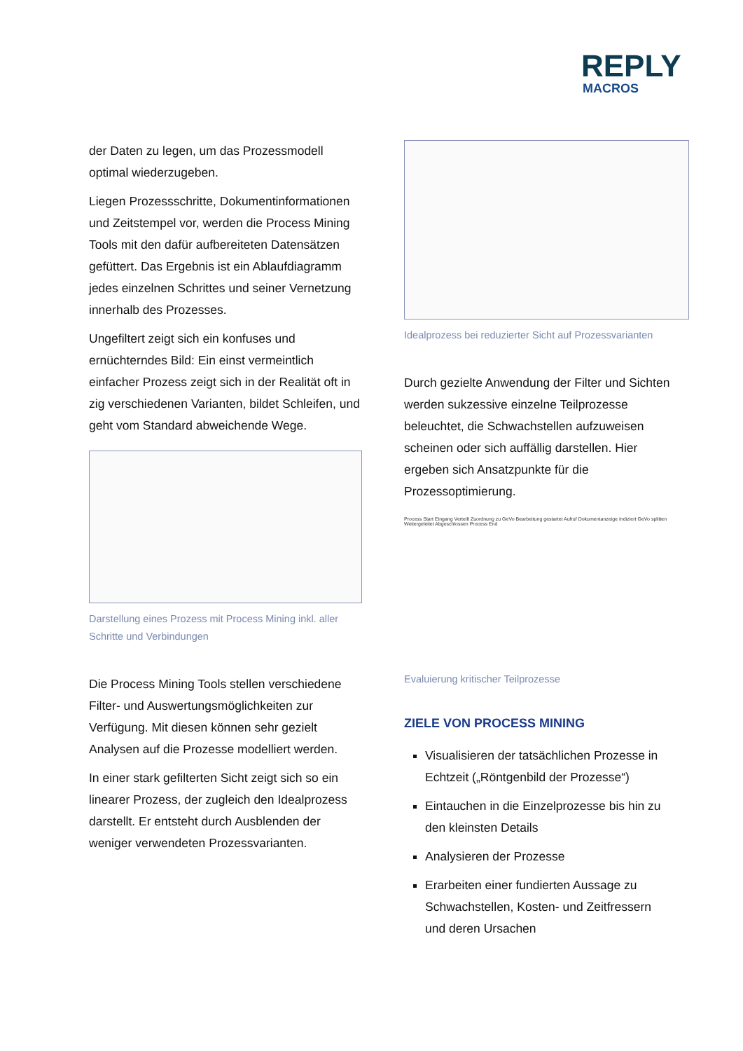REPLY
MACROS
der Daten zu legen, um das Prozessmodell optimal wiederzugeben.
Liegen Prozessschritte, Dokumentinformationen und Zeitstempel vor, werden die Process Mining Tools mit den dafür aufbereiteten Datensätzen gefüttert. Das Ergebnis ist ein Ablaufdiagramm jedes einzelnen Schrittes und seiner Vernetzung innerhalb des Prozesses.
Ungefiltert zeigt sich ein konfuses und ernüchterndes Bild: Ein einst vermeintlich einfacher Prozess zeigt sich in der Realität oft in zig verschiedenen Varianten, bildet Schleifen, und geht vom Standard abweichende Wege.
Darstellung eines Prozess mit Process Mining inkl. aller Schritte und Verbindungen
Die Process Mining Tools stellen verschiedene Filter- und Auswertungsmöglichkeiten zur Verfügung. Mit diesen können sehr gezielt Analysen auf die Prozesse modelliert werden.
In einer stark gefilterten Sicht zeigt sich so ein linearer Prozess, der zugleich den Idealprozess darstellt. Er entsteht durch Ausblenden der weniger verwendeten Prozessvarianten.
Idealprozess bei reduzierter Sicht auf Prozessvarianten
Durch gezielte Anwendung der Filter und Sichten werden sukzessive einzelne Teilprozesse beleuchtet, die Schwachstellen aufzuweisen scheinen oder sich auffällig darstellen. Hier ergeben sich Ansatzpunkte für die Prozessoptimierung.
Process Start Eingang Verteilt Zuordnung zu GeVo Bearbeitung gestartet Aufruf Dokumentanzeige Indiziert GeVo splitten Weitergeleitet Abgeschlossen Process End
Evaluierung kritischer Teilprozesse
ZIELE VON PROCESS MINING
Visualisieren der tatsächlichen Prozesse in Echtzeit („Röntgenbild der Prozesse“)
Eintauchen in die Einzelprozesse bis hin zu den kleinsten Details
Analysieren der Prozesse
Erarbeiten einer fundierten Aussage zu Schwachstellen, Kosten- und Zeitfressern und deren Ursachen